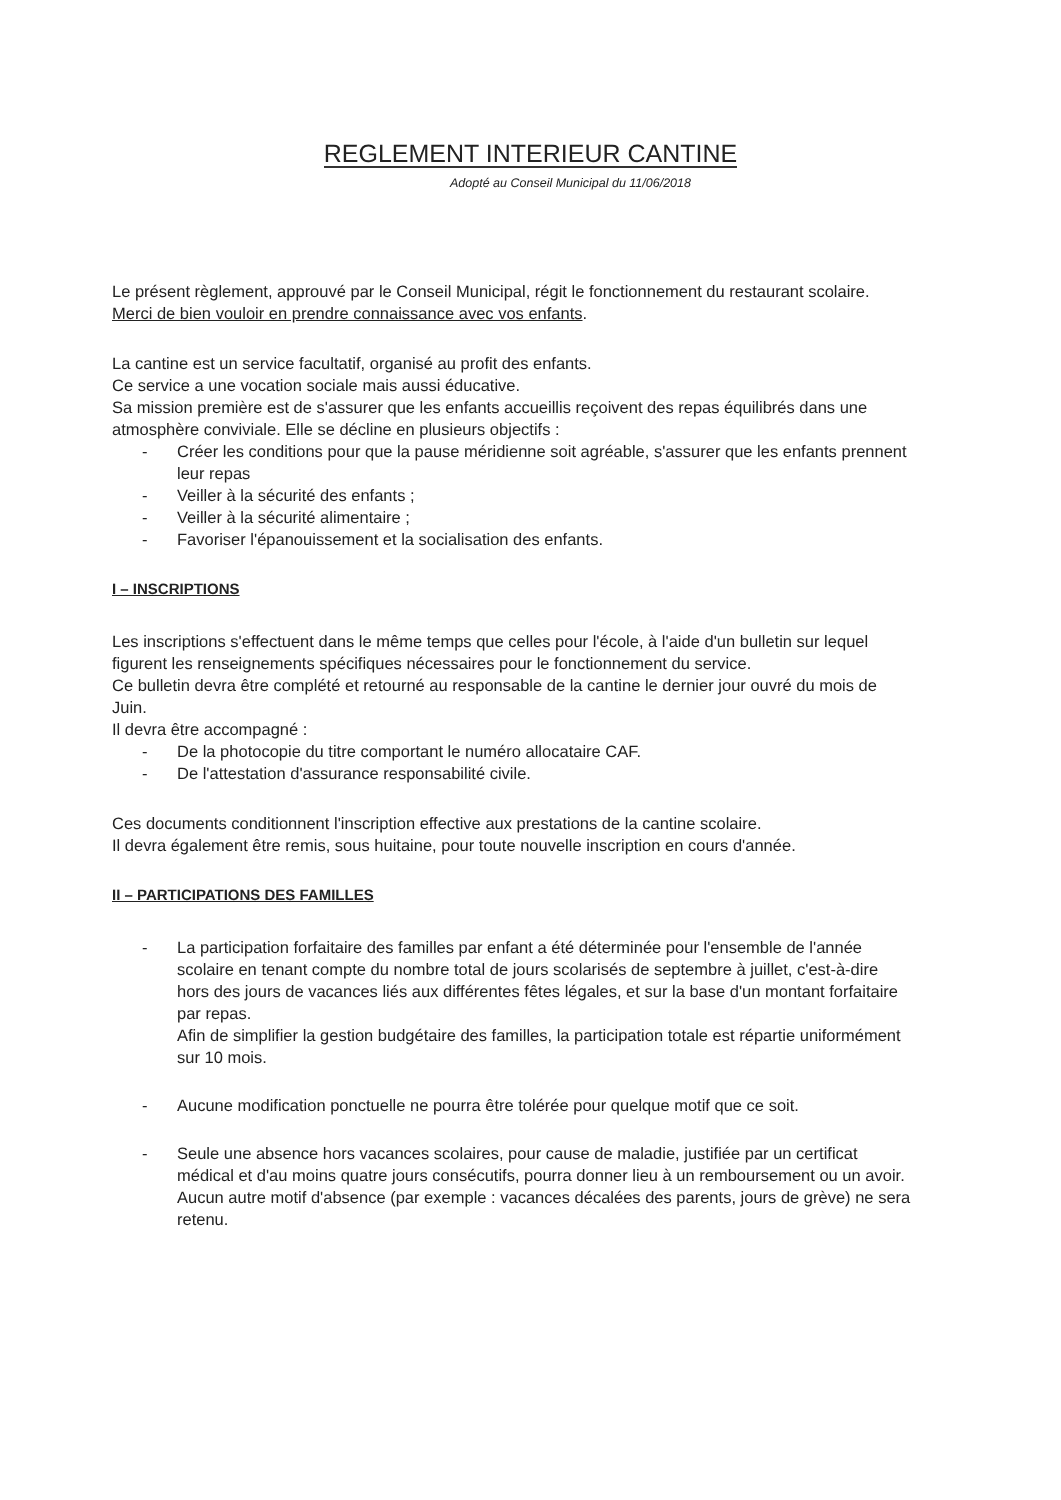REGLEMENT INTERIEUR CANTINE
Adopté au Conseil Municipal du 11/06/2018
Le présent règlement, approuvé par le Conseil Municipal, régit le fonctionnement du restaurant scolaire. Merci de bien vouloir en prendre connaissance avec vos enfants.
La cantine est un service facultatif, organisé au profit des enfants.
Ce service a une vocation sociale mais aussi éducative.
Sa mission première est de s'assurer que les enfants accueillis reçoivent des repas équilibrés dans une atmosphère conviviale. Elle se décline en plusieurs objectifs :
- Créer les conditions pour que la pause méridienne soit agréable, s'assurer que les enfants prennent leur repas
- Veiller à la sécurité des enfants ;
- Veiller à la sécurité alimentaire ;
- Favoriser l'épanouissement et la socialisation des enfants.
I – INSCRIPTIONS
Les inscriptions s'effectuent dans le même temps que celles pour l'école, à l'aide d'un bulletin sur lequel figurent les renseignements spécifiques nécessaires pour le fonctionnement du service.
Ce bulletin devra être complété et retourné au responsable de la cantine le dernier jour ouvré du mois de Juin.
Il devra être accompagné :
- De la photocopie du titre comportant le numéro allocataire CAF.
- De l'attestation d'assurance responsabilité civile.
Ces documents conditionnent l'inscription effective aux prestations de la cantine scolaire.
Il devra également être remis, sous huitaine, pour toute nouvelle inscription en cours d'année.
II – PARTICIPATIONS DES FAMILLES
- La participation forfaitaire des familles par enfant a été déterminée pour l'ensemble de l'année scolaire en tenant compte du nombre total de jours scolarisés de septembre à juillet, c'est-à-dire hors des jours de vacances liés aux différentes fêtes légales, et sur la base d'un montant forfaitaire par repas.
Afin de simplifier la gestion budgétaire des familles, la participation totale est répartie uniformément sur 10 mois.
- Aucune modification ponctuelle ne pourra être tolérée pour quelque motif que ce soit.
- Seule une absence hors vacances scolaires, pour cause de maladie, justifiée par un certificat médical et d'au moins quatre jours consécutifs, pourra donner lieu à un remboursement ou un avoir. Aucun autre motif d'absence (par exemple : vacances décalées des parents, jours de grève) ne sera retenu.